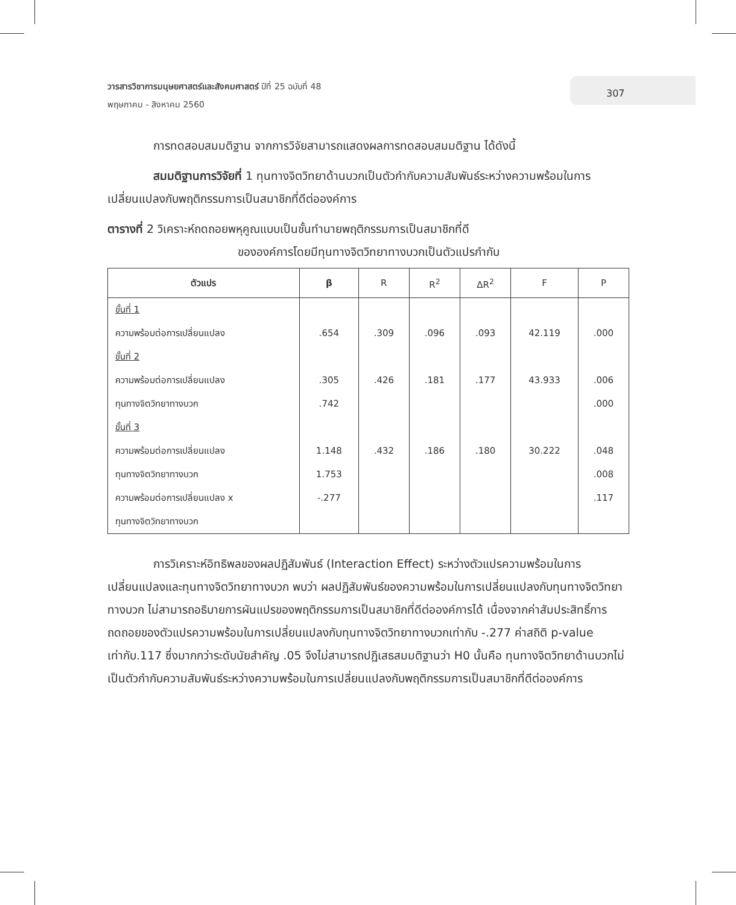วารสารวิชาการมนุษยศาสตร์และสังคมศาสตร์ ปีที่ 25 ฉบับที่ 48
พฤษภาคม - สิงหาคม 2560
307
การทดสอบสมมติฐาน จากการวิจัยสามารถแสดงผลการทดสอบสมมติฐาน ได้ดังนี้
สมมติฐานการวิจัยที่ 1 ทุนทางจิตวิทยาด้านบวกเป็นตัวกำกับความสัมพันธ์ระหว่างความพร้อมในการเปลี่ยนแปลงกับพฤติกรรมการเป็นสมาชิกที่ดีต่อองค์การ
ตารางที่ 2 วิเคราะห์ถดถอยพหุคูณแบบเป็นชั้นทำนายพฤติกรรมการเป็นสมาชิกที่ดี
ขององค์การโดยมีทุนทางจิตวิทยาทางบวกเป็นตัวแปรกำกับ
| ตัวแปร | β | R | R<sup>2</sup> | ΔR<sup>2</sup> | F | P |
| --- | --- | --- | --- | --- | --- | --- |
| ขั้นที่ 1 | | | | | | |
| ความพร้อมต่อการเปลี่ยนแปลง | .654 | .309 | .096 | .093 | 42.119 | .000 |
| ขั้นที่ 2 | | | | | | |
| ความพร้อมต่อการเปลี่ยนแปลง | .305 | .426 | .181 | .177 | 43.933 | .006 |
| ทุนทางจิตวิทยาทางบวก | .742 | | | | | .000 |
| ขั้นที่ 3 | | | | | | |
| ความพร้อมต่อการเปลี่ยนแปลง | 1.148 | .432 | .186 | .180 | 30.222 | .048 |
| ทุนทางจิตวิทยาทางบวก | 1.753 | | | | | .008 |
| ความพร้อมต่อการเปลี่ยนแปลง x | -.277 | | | | | .117 |
| ทุนทางจิตวิทยาทางบวก | | | | | | |
การวิเคราะห์อิทธิพลของผลปฏิสัมพันธ์ (Interaction Effect) ระหว่างตัวแปรความพร้อมในการเปลี่ยนแปลงและทุนทางจิตวิทยาทางบวก พบว่า ผลปฏิสัมพันธ์ของความพร้อมในการเปลี่ยนแปลงกับทุนทางจิตวิทยาทางบวก ไม่สามารถอธิบายการผันแปรของพฤติกรรมการเป็นสมาชิกที่ดีต่อองค์การได้ เนื่องจากค่าสัมประสิทธิ์การถดถอยของตัวแปรความพร้อมในการเปลี่ยนแปลงกับทุนทางจิตวิทยาทางบวกเท่ากับ -.277 ค่าสถิติ p-value เท่ากับ.117 ซึ่งมากกว่าระดับนัยสำคัญ .05 จึงไม่สามารถปฏิเสธสมมติฐานว่า H0 นั้นคือ ทุนทางจิตวิทยาด้านบวกไม่เป็นตัวกำกับความสัมพันธ์ระหว่างความพร้อมในการเปลี่ยนแปลงกับพฤติกรรมการเป็นสมาชิกที่ดีต่อองค์การ